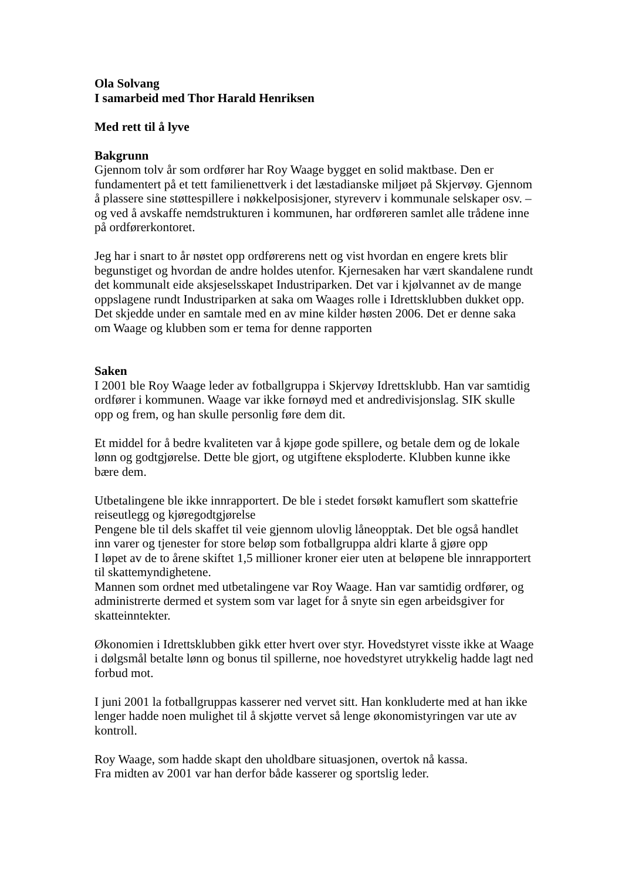Ola Solvang
I samarbeid med Thor Harald Henriksen
Med rett til å lyve
Bakgrunn
Gjennom tolv år som ordfører har Roy Waage bygget en solid maktbase. Den er fundamentert på et tett familienettverk i det læstadianske miljøet på Skjervøy. Gjennom å plassere sine støttespillere i nøkkelposisjoner, styreverv i kommunale selskaper osv. – og ved å avskaffe nemdstrukturen i kommunen, har ordføreren samlet alle trådene inne på ordførerkontoret.
Jeg har i snart to år nøstet opp ordførerens nett og vist hvordan en engere krets blir begunstiget og hvordan de andre holdes utenfor. Kjernesaken har vært skandalene rundt det kommunalt eide aksjeselsskapet Industriparken. Det var i kjølvannet av de mange oppslagene rundt Industriparken at saka om Waages rolle i Idrettsklubben dukket opp. Det skjedde under en samtale med en av mine kilder høsten 2006. Det er denne saka om Waage og klubben som er tema for denne rapporten
Saken
I 2001 ble Roy Waage leder av fotballgruppa i Skjervøy Idrettsklubb. Han var samtidig ordfører i kommunen. Waage var ikke fornøyd med et andredivisjonslag. SIK skulle opp og frem, og han skulle personlig føre dem dit.
Et middel for å bedre kvaliteten var å kjøpe gode spillere, og betale dem og de lokale lønn og godtgjørelse. Dette ble gjort, og utgiftene eksploderte. Klubben kunne ikke bære dem.
Utbetalingene ble ikke innrapportert. De ble i stedet forsøkt kamuflert som skattefrie reiseutlegg og kjøregodtgjørelse
Pengene ble til dels skaffet til veie gjennom ulovlig låneopptak. Det ble også handlet inn varer og tjenester for store beløp som fotballgruppa aldri klarte å gjøre opp
I løpet av de to årene skiftet 1,5 millioner kroner eier uten at beløpene ble innrapportert til skattemyndighetene.
Mannen som ordnet med utbetalingene var Roy Waage. Han var samtidig ordfører, og administrerte dermed et system som var laget for å snyte sin egen arbeidsgiver for skatteinntekter.
Økonomien i Idrettsklubben gikk etter hvert over styr. Hovedstyret visste ikke at Waage i dølgsmål betalte lønn og bonus til spillerne, noe hovedstyret utrykkelig hadde lagt ned forbud mot.
I juni 2001 la fotballgruppas kasserer ned vervet sitt. Han konkluderte med at han ikke lenger hadde noen mulighet til å skjøtte vervet så lenge økonomistyringen var ute av kontroll.
Roy Waage, som hadde skapt den uholdbare situasjonen, overtok nå kassa.
Fra midten av 2001 var han derfor både kasserer og sportslig leder.